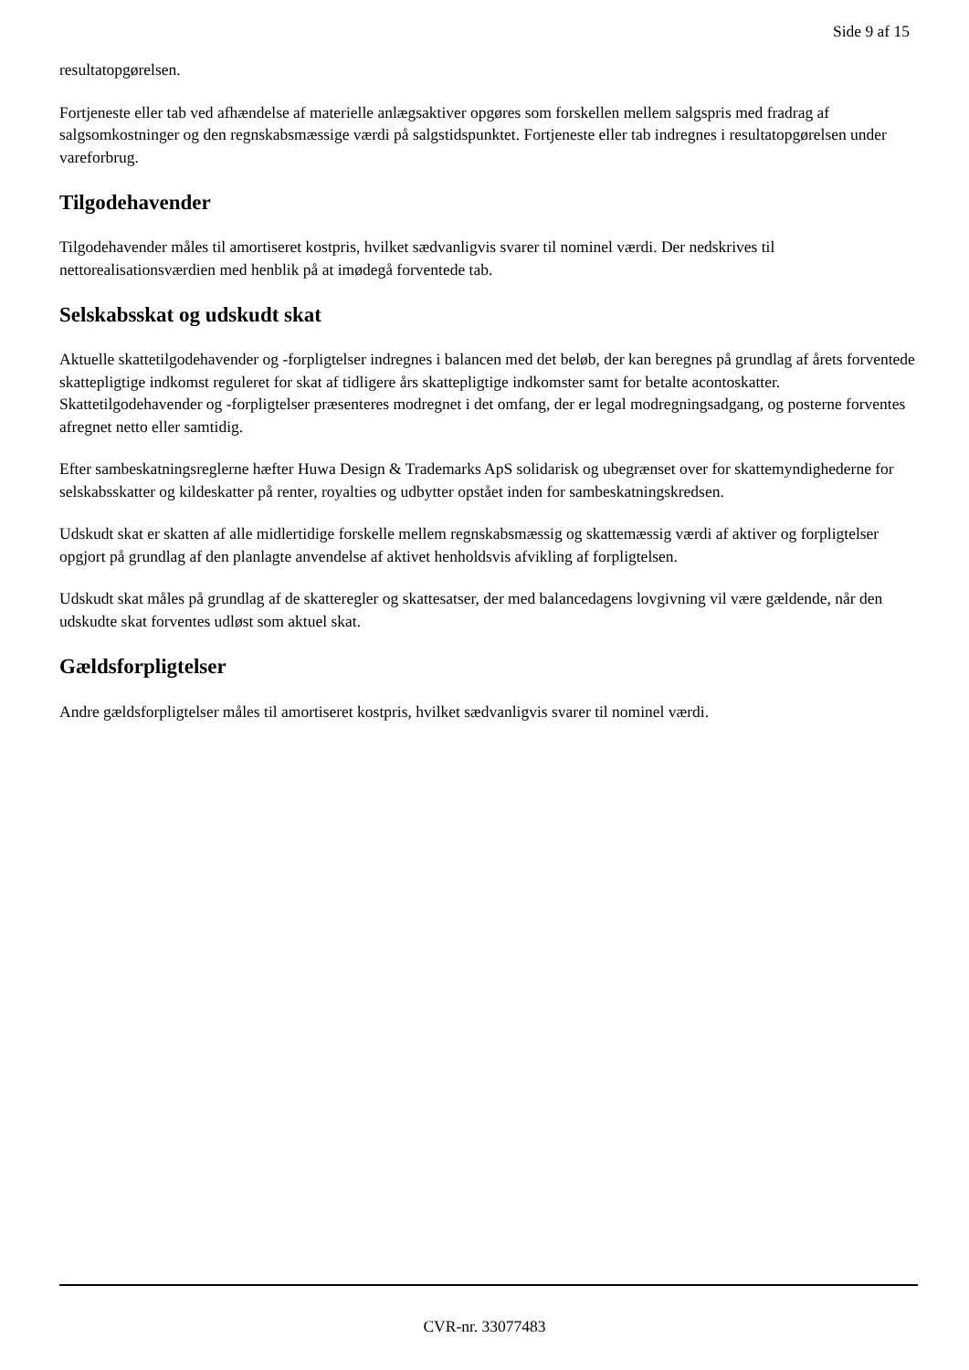Side 9 af 15
resultatopgørelsen.
Fortjeneste eller tab ved afhændelse af materielle anlægsaktiver opgøres som forskellen mellem salgspris med fradrag af salgsomkostninger og den regnskabsmæssige værdi på salgstidspunktet. Fortjeneste eller tab indregnes i resultatopgørelsen under vareforbrug.
Tilgodehavender
Tilgodehavender måles til amortiseret kostpris, hvilket sædvanligvis svarer til nominel værdi. Der nedskrives til nettorealisationsværdien med henblik på at imødegå forventede tab.
Selskabsskat og udskudt skat
Aktuelle skattetilgodehavender og -forpligtelser indregnes i balancen med det beløb, der kan beregnes på grundlag af årets forventede skattepligtige indkomst reguleret for skat af tidligere års skattepligtige indkomster samt for betalte acontoskatter. Skattetilgodehavender og -forpligtelser præsenteres modregnet i det omfang, der er legal modregningsadgang, og posterne forventes afregnet netto eller samtidig.
Efter sambeskatningsreglerne hæfter Huwa Design & Trademarks ApS solidarisk og ubegrænset over for skattemyndighederne for selskabsskatter og kildeskatter på renter, royalties og udbytter opstået inden for sambeskatningskredsen.
Udskudt skat er skatten af alle midlertidige forskelle mellem regnskabsmæssig og skattemæssig værdi af aktiver og forpligtelser opgjort på grundlag af den planlagte anvendelse af aktivet henholdsvis afvikling af forpligtelsen.
Udskudt skat måles på grundlag af de skatteregler og skattesatser, der med balancedagens lovgivning vil være gældende, når den udskudte skat forventes udløst som aktuel skat.
Gældsforpligtelser
Andre gældsforpligtelser måles til amortiseret kostpris, hvilket sædvanligvis svarer til nominel værdi.
CVR-nr. 33077483